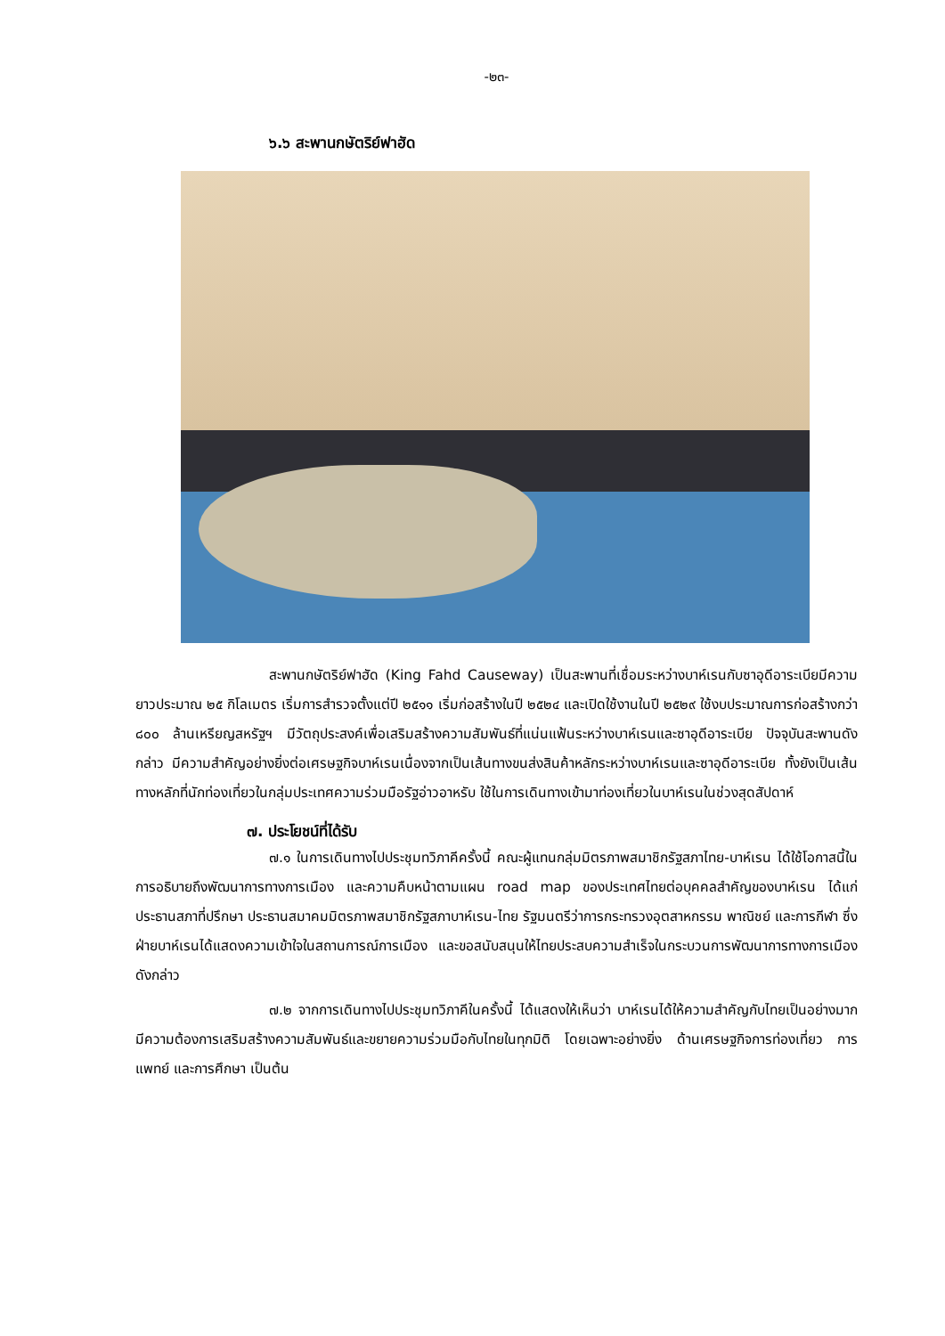-๒๓-
๖.๖ สะพานกษัตริย์ฟาฮัด
สะพานกษัตริย์ฟาฮัด (King Fahd Causeway) เป็นสะพานที่เชื่อมระหว่างบาห์เรนกับซาอุดีอาระเบียมีความยาวประมาณ ๒๕ กิโลเมตร เริ่มการสำรวจตั้งแต่ปี ๒๕๑๑ เริ่มก่อสร้างในปี ๒๕๒๔ และเปิดใช้งานในปี ๒๕๒๙ ใช้งบประมาณการก่อสร้างกว่า ๘๐๐ ล้านเหรียญสหรัฐฯ มีวัตถุประสงค์เพื่อเสริมสร้างความสัมพันธ์ที่แน่นแฟ้นระหว่างบาห์เรนและซาอุดีอาระเบีย ปัจจุบันสะพานดังกล่าว มีความสำคัญอย่างยิ่งต่อเศรษฐกิจบาห์เรนเนื่องจากเป็นเส้นทางขนส่งสินค้าหลักระหว่างบาห์เรนและซาอุดีอาระเบีย ทั้งยังเป็นเส้นทางหลักที่นักท่องเที่ยวในกลุ่มประเทศความร่วมมือรัฐอ่าวอาหรับ ใช้ในการเดินทางเข้ามาท่องเที่ยวในบาห์เรนในช่วงสุดสัปดาห์
๗. ประโยชน์ที่ได้รับ
๗.๑ ในการเดินทางไปประชุมทวิภาคีครั้งนี้ คณะผู้แทนกลุ่มมิตรภาพสมาชิกรัฐสภาไทย-บาห์เรน ได้ใช้โอกาสนี้ในการอธิบายถึงพัฒนาการทางการเมือง และความคืบหน้าตามแผน road map ของประเทศไทยต่อบุคคลสำคัญของบาห์เรน ได้แก่ ประธานสภาที่ปรึกษา ประธานสมาคมมิตรภาพสมาชิกรัฐสภาบาห์เรน-ไทย รัฐมนตรีว่าการกระทรวงอุตสาหกรรม พาณิชย์ และการกีฬา ซึ่งฝ่ายบาห์เรนได้แสดงความเข้าใจในสถานการณ์การเมือง และขอสนับสนุนให้ไทยประสบความสำเร็จในกระบวนการพัฒนาการทางการเมืองดังกล่าว
๗.๒ จากการเดินทางไปประชุมทวิภาคีในครั้งนี้ ได้แสดงให้เห็นว่า บาห์เรนได้ให้ความสำคัญกับไทยเป็นอย่างมาก มีความต้องการเสริมสร้างความสัมพันธ์และขยายความร่วมมือกับไทยในทุกมิติ โดยเฉพาะอย่างยิ่ง ด้านเศรษฐกิจการท่องเที่ยว การแพทย์ และการศึกษา เป็นต้น